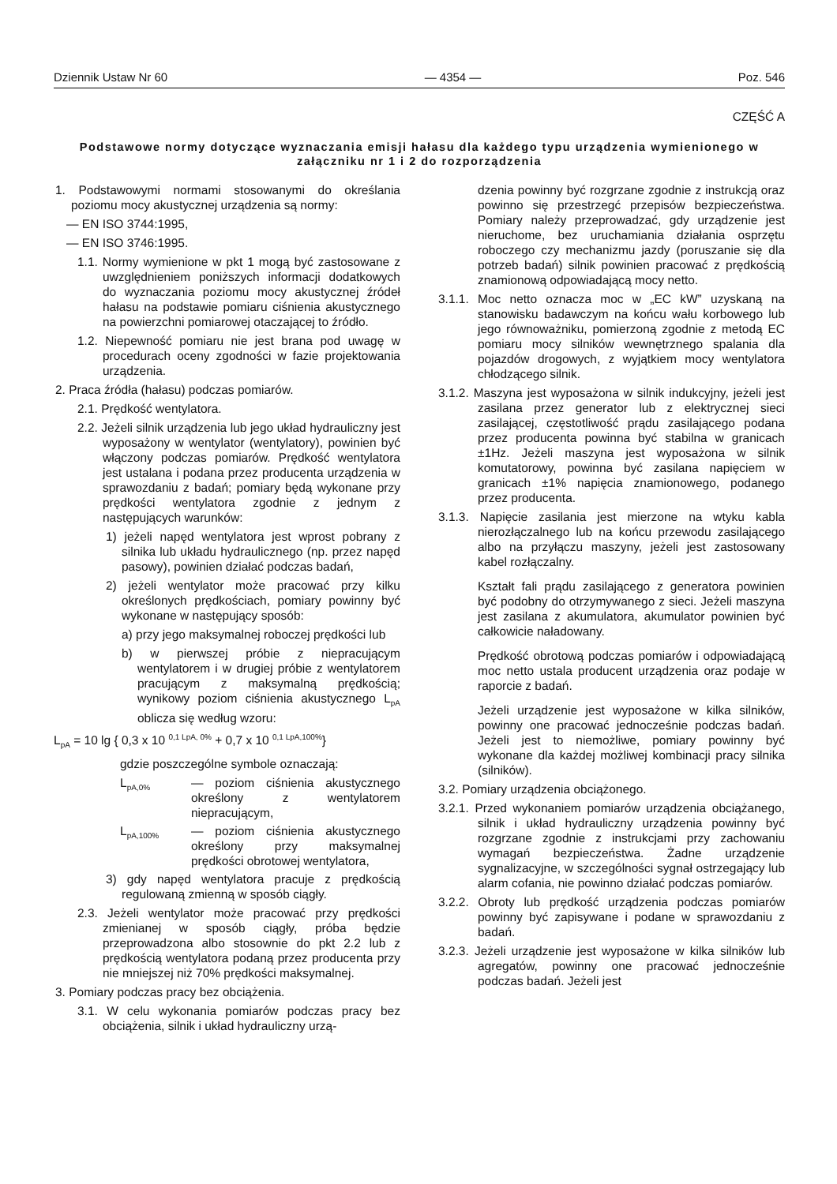Dziennik Ustaw Nr 60 — 4354 — Poz. 546
CZĘŚĆ A
Podstawowe normy dotyczące wyznaczania emisji hałasu dla każdego typu urządzenia wymienionego w załączniku nr 1 i 2 do rozporządzenia
1. Podstawowymi normami stosowanymi do określania poziomu mocy akustycznej urządzenia są normy:
— EN ISO 3744:1995,
— EN ISO 3746:1995.
1.1. Normy wymienione w pkt 1 mogą być zastosowane z uwzględnieniem poniższych informacji dodatkowych do wyznaczania poziomu mocy akustycznej źródeł hałasu na podstawie pomiaru ciśnienia akustycznego na powierzchni pomiarowej otaczającej to źródło.
1.2. Niepewność pomiaru nie jest brana pod uwagę w procedurach oceny zgodności w fazie projektowania urządzenia.
2. Praca źródła (hałasu) podczas pomiarów.
2.1. Prędkość wentylatora.
2.2. Jeżeli silnik urządzenia lub jego układ hydrauliczny jest wyposażony w wentylator (wentylatory), powinien być włączony podczas pomiarów. Prędkość wentylatora jest ustalana i podana przez producenta urządzenia w sprawozdaniu z badań; pomiary będą wykonane przy prędkości wentylatora zgodnie z jednym z następujących warunków:
1) jeżeli napęd wentylatora jest wprost pobrany z silnika lub układu hydraulicznego (np. przez napęd pasowy), powinien działać podczas badań,
2) jeżeli wentylator może pracować przy kilku określonych prędkościach, pomiary powinny być wykonane w następujący sposób:
a) przy jego maksymalnej roboczej prędkości lub
b) w pierwszej próbie z niepracującym wentylatorem i w drugiej próbie z wentylatorem pracującym z maksymalną prędkością; wynikowy poziom ciśnienia akustycznego L<sub>pA</sub> oblicza się według wzoru:
L<sub>pA</sub> = 10 lg { 0,3 x 10 <sup>0,1 LpA, 0%</sup> + 0,7 x 10 <sup>0,1 LpA,100%</sup>}
gdzie poszczególne symbole oznaczają:
L<sub>pA,0%</sub> — poziom ciśnienia akustycznego określony z wentylatorem niepracującym,
L<sub>pA,100%</sub> — poziom ciśnienia akustycznego określony przy maksymalnej prędkości obrotowej wentylatora,
3) gdy napęd wentylatora pracuje z prędkością regulowaną zmienną w sposób ciągły.
2.3. Jeżeli wentylator może pracować przy prędkości zmienianej w sposób ciągły, próba będzie przeprowadzona albo stosownie do pkt 2.2 lub z prędkością wentylatora podaną przez producenta przy nie mniejszej niż 70% prędkości maksymalnej.
3. Pomiary podczas pracy bez obciążenia.
3.1. W celu wykonania pomiarów podczas pracy bez obciążenia, silnik i układ hydrauliczny urzą-
dzenia powinny być rozgrzane zgodnie z instrukcją oraz powinno się przestrzegć przepisów bezpieczeństwa. Pomiary należy przeprowadzać, gdy urządzenie jest nieruchome, bez uruchamiania działania osprzętu roboczego czy mechanizmu jazdy (poruszanie się dla potrzeb badań) silnik powinien pracować z prędkością znamionową odpowiadającą mocy netto.
3.1.1. Moc netto oznacza moc w „EC kW” uzyskaną na stanowisku badawczym na końcu wału korbowego lub jego równoważniku, pomierzoną zgodnie z metodą EC pomiaru mocy silników wewnętrznego spalania dla pojazdów drogowych, z wyjątkiem mocy wentylatora chłodzącego silnik.
3.1.2. Maszyna jest wyposażona w silnik indukcyjny, jeżeli jest zasilana przez generator lub z elektrycznej sieci zasilającej, częstotliwość prądu zasilającego podana przez producenta powinna być stabilna w granicach ±1Hz. Jeżeli maszyna jest wyposażona w silnik komutatorowy, powinna być zasilana napięciem w granicach ±1% napięcia znamionowego, podanego przez producenta.
3.1.3. Napięcie zasilania jest mierzone na wtyku kabla nierozłączalnego lub na końcu przewodu zasilającego albo na przyłączu maszyny, jeżeli jest zastosowany kabel rozłączalny.
Kształt fali prądu zasilającego z generatora powinien być podobny do otrzymywanego z sieci. Jeżeli maszyna jest zasilana z akumulatora, akumulator powinien być całkowicie naładowany.
Prędkość obrotową podczas pomiarów i odpowiadającą moc netto ustala producent urządzenia oraz podaje w raporcie z badań.
Jeżeli urządzenie jest wyposażone w kilka silników, powinny one pracować jednocześnie podczas badań. Jeżeli jest to niemożliwe, pomiary powinny być wykonane dla każdej możliwej kombinacji pracy silnika (silników).
3.2. Pomiary urządzenia obciążonego.
3.2.1. Przed wykonaniem pomiarów urządzenia obciążanego, silnik i układ hydrauliczny urządzenia powinny być rozgrzane zgodnie z instrukcjami przy zachowaniu wymagań bezpieczeństwa. Żadne urządzenie sygnalizacyjne, w szczególności sygnał ostrzegający lub alarm cofania, nie powinno działać podczas pomiarów.
3.2.2. Obroty lub prędkość urządzenia podczas pomiarów powinny być zapisywane i podane w sprawozdaniu z badań.
3.2.3. Jeżeli urządzenie jest wyposażone w kilka silników lub agregatów, powinny one pracować jednocześnie podczas badań. Jeżeli jest